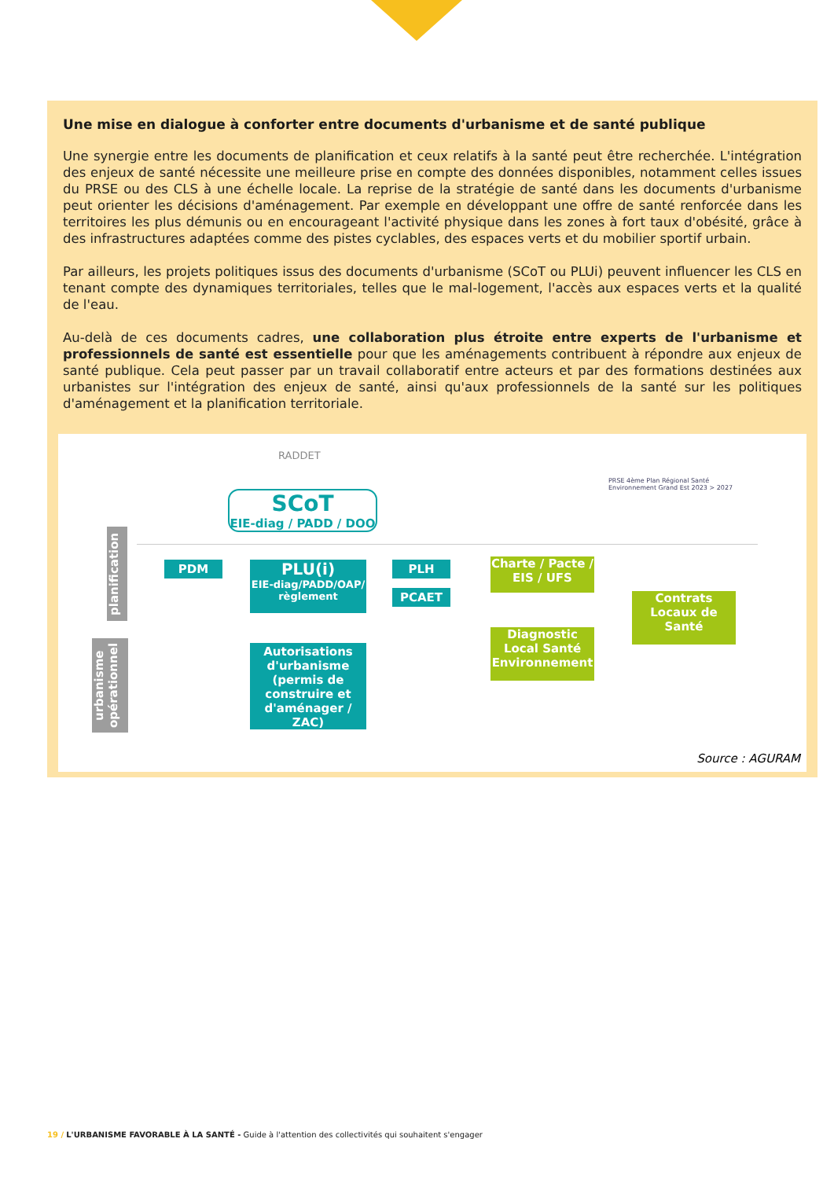Une mise en dialogue à conforter entre documents d'urbanisme et de santé publique
Une synergie entre les documents de planification et ceux relatifs à la santé peut être recherchée. L'intégration des enjeux de santé nécessite une meilleure prise en compte des données disponibles, notamment celles issues du PRSE ou des CLS à une échelle locale. La reprise de la stratégie de santé dans les documents d'urbanisme peut orienter les décisions d'aménagement. Par exemple en développant une offre de santé renforcée dans les territoires les plus démunis ou en encourageant l'activité physique dans les zones à fort taux d'obésité, grâce à des infrastructures adaptées comme des pistes cyclables, des espaces verts et du mobilier sportif urbain.
Par ailleurs, les projets politiques issus des documents d'urbanisme (SCoT ou PLUi) peuvent influencer les CLS en tenant compte des dynamiques territoriales, telles que le mal-logement, l'accès aux espaces verts et la qualité de l'eau.
Au-delà de ces documents cadres, une collaboration plus étroite entre experts de l'urbanisme et professionnels de santé est essentielle pour que les aménagements contribuent à répondre aux enjeux de santé publique. Cela peut passer par un travail collaboratif entre acteurs et par des formations destinées aux urbanistes sur l'intégration des enjeux de santé, ainsi qu'aux professionnels de la santé sur les politiques d'aménagement et la planification territoriale.
RADDET
SCoT
EIE-diag / PADD / DOO
PRSE 4ème Plan Régional Santé Environnement Grand Est 2023 > 2027
planification
urbanisme opérationnel
PDM
PLU(i)
EIE-diag/PADD/OAP/ règlement
PLH
PCAET
Autorisations d'urbanisme (permis de construire et d'aménager / ZAC)
Charte / Pacte / EIS / UFS
Diagnostic Local Santé Environnement
Contrats Locaux de Santé
Source : AGURAM
19 / L'URBANISME FAVORABLE À LA SANTÉ - Guide à l'attention des collectivités qui souhaitent s'engager